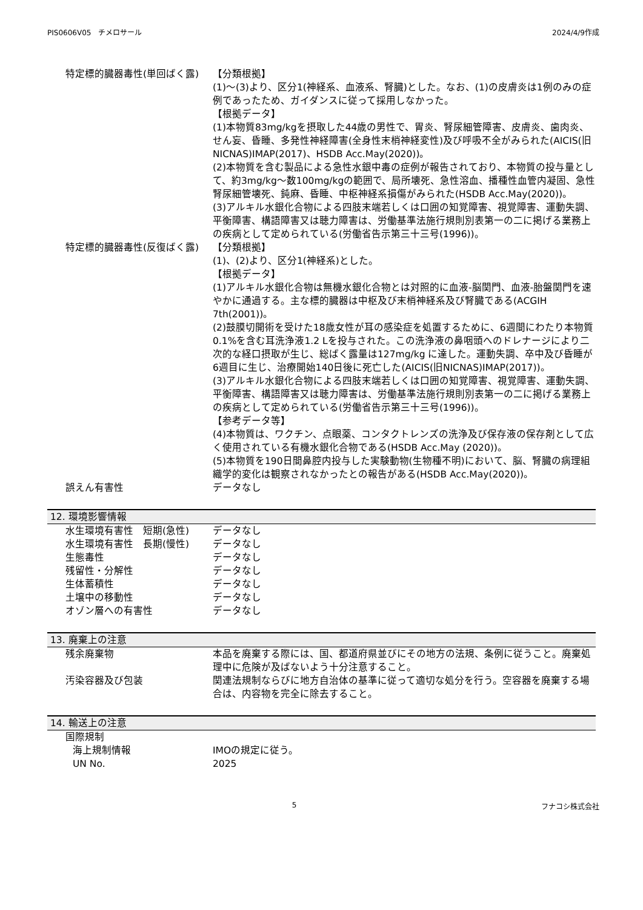PIS0606V05　チメロサール 2024/4/9作成
特定標的臓器毒性(単回ばく露) 【分類根拠】
(1)～(3)より、区分1(神経系、血液系、腎臓)とした。なお、(1)の皮膚炎は1例のみの症例であったため、ガイダンスに従って採用しなかった。
【根拠データ】
(1)本物質83mg/kgを摂取した44歳の男性で、胃炎、腎尿細管障害、皮膚炎、歯肉炎、せん妄、昏睡、多発性神経障害(全身性末梢神経変性)及び呼吸不全がみられた(AICIS(旧NICNAS)IMAP(2017)、HSDB Acc.May(2020))。
(2)本物質を含む製品による急性水銀中毒の症例が報告されており、本物質の投与量として、約3mg/kg～数100mg/kgの範囲で、局所壊死、急性溶血、播種性血管内凝固、急性腎尿細管壊死、鈍麻、昏睡、中枢神経系損傷がみられた(HSDB Acc.May(2020))。
(3)アルキル水銀化合物による四肢末端若しくは口囲の知覚障害、視覚障害、運動失調、平衡障害、構語障害又は聴力障害は、労働基準法施行規則別表第一の二に掲げる業務上の疾病として定められている(労働省告示第三十三号(1996))。
特定標的臓器毒性(反復ばく露) 【分類根拠】
(1)、(2)より、区分1(神経系)とした。
【根拠データ】
(1)アルキル水銀化合物は無機水銀化合物とは対照的に血液-脳関門、血液-胎盤関門を速やかに通過する。主な標的臓器は中枢及び末梢神経系及び腎臓である(ACGIH 7th(2001))。
(2)鼓膜切開術を受けた18歳女性が耳の感染症を処置するために、6週間にわたり本物質0.1%を含む耳洗浄液1.2 Lを投与された。この洗浄液の鼻咽頭へのドレナージにより二次的な経口摂取が生じ、総ばく露量は127mg/kg に達した。運動失調、卒中及び昏睡が6週目に生じ、治療開始140日後に死亡した(AICIS(旧NICNAS)IMAP(2017))。
(3)アルキル水銀化合物による四肢末端若しくは口囲の知覚障害、視覚障害、運動失調、平衡障害、構語障害又は聴力障害は、労働基準法施行規則別表第一の二に掲げる業務上の疾病として定められている(労働省告示第三十三号(1996))。
【参考データ等】
(4)本物質は、ワクチン、点眼薬、コンタクトレンズの洗浄及び保存液の保存剤として広く使用されている有機水銀化合物である(HSDB Acc.May (2020))。
(5)本物質を190日間鼻腔内投与した実験動物(生物種不明)において、脳、腎臓の病理組織学的変化は観察されなかったとの報告がある(HSDB Acc.May(2020))。
誤えん有害性 データなし
12. 環境影響情報
水生環境有害性　短期(急性) データなし
水生環境有害性　長期(慢性) データなし
生態毒性 データなし
残留性・分解性 データなし
生体蓄積性 データなし
土壌中の移動性 データなし
オゾン層への有害性 データなし
13. 廃棄上の注意
残余廃棄物 本品を廃棄する際には、国、都道府県並びにその地方の法規、条例に従うこと。廃棄処理中に危険が及ばないよう十分注意すること。
汚染容器及び包装 関連法規制ならびに地方自治体の基準に従って適切な処分を行う。空容器を廃棄する場合は、内容物を完全に除去すること。
14. 輸送上の注意
国際規制
海上規制情報 IMOの規定に従う。
UN No. 2025
5 フナコシ株式会社